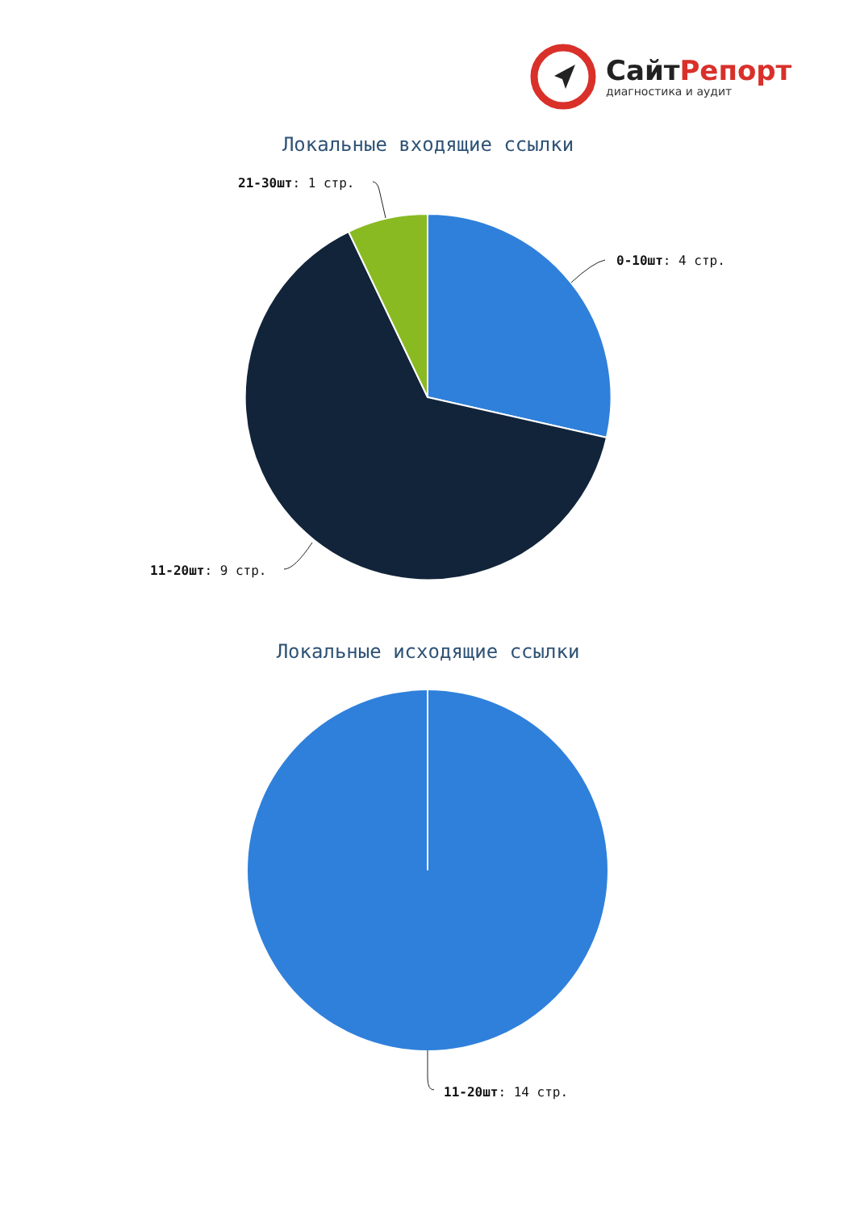СайтРепорт
диагностика и аудит
Локальные входящие ссылки
21-30шт: 1 стр.
0-10шт: 4 стр.
11-20шт: 9 стр.
Локальные исходящие ссылки
11-20шт: 14 стр.